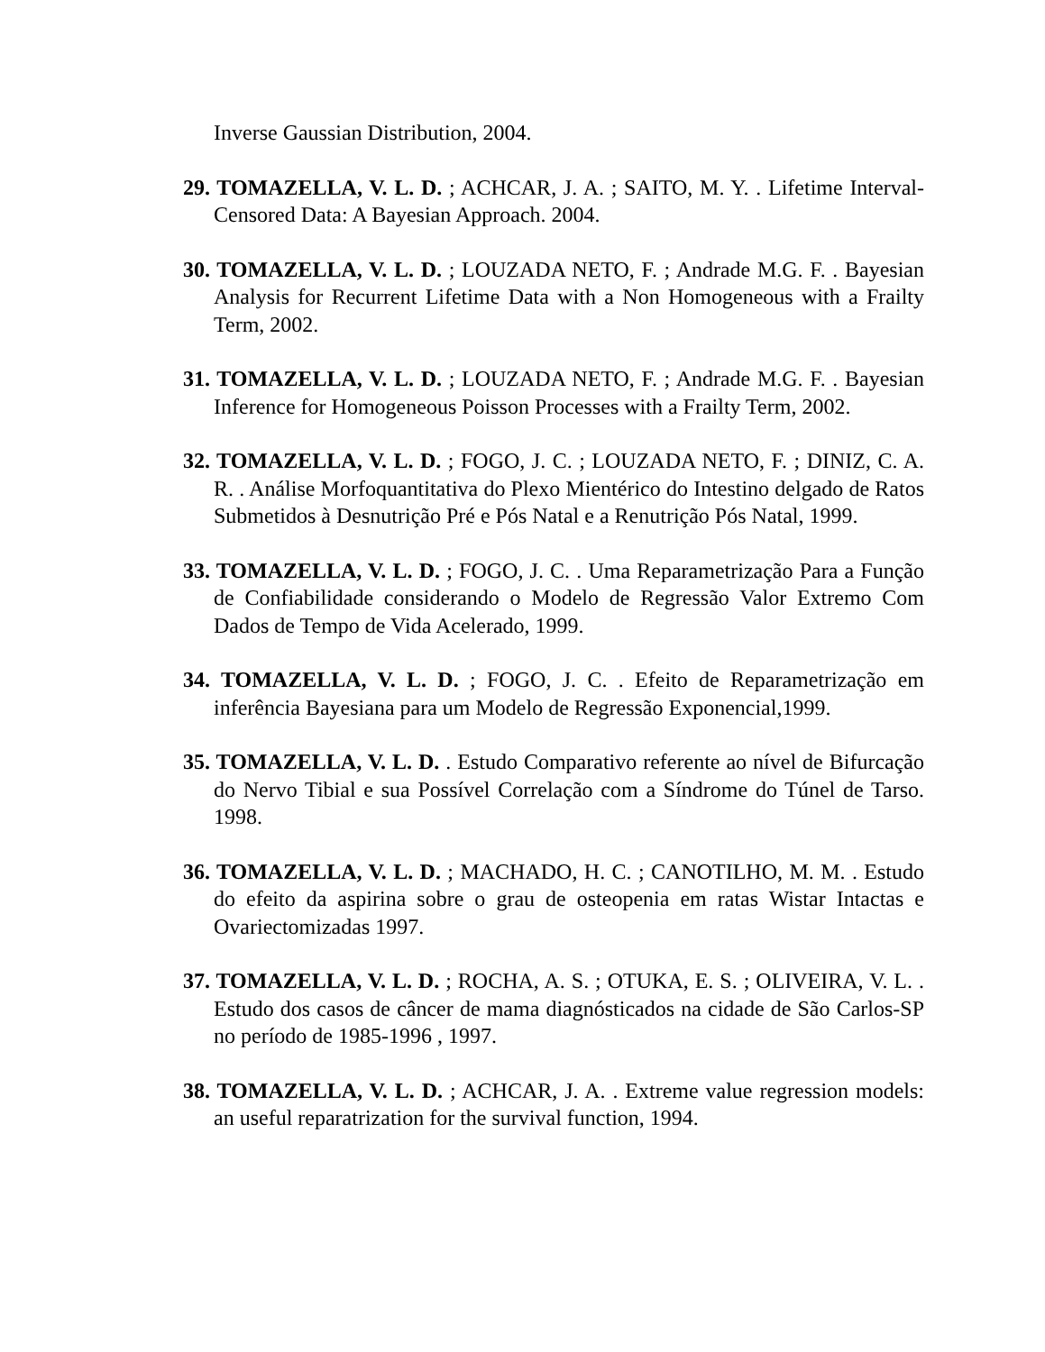Inverse Gaussian Distribution, 2004.
29. TOMAZELLA, V. L. D. ; ACHCAR, J. A. ; SAITO, M. Y. . Lifetime Interval- Censored Data: A Bayesian Approach. 2004.
30. TOMAZELLA, V. L. D. ; LOUZADA NETO, F. ; Andrade M.G. F. . Bayesian Analysis for Recurrent Lifetime Data with a Non Homogeneous with a Frailty Term, 2002.
31. TOMAZELLA, V. L. D. ; LOUZADA NETO, F. ; Andrade M.G. F. . Bayesian Inference for Homogeneous Poisson Processes with a Frailty Term, 2002.
32. TOMAZELLA, V. L. D. ; FOGO, J. C. ; LOUZADA NETO, F. ; DINIZ, C. A. R. . Análise Morfoquantitativa do Plexo Mientérico do Intestino delgado de Ratos Submetidos à Desnutrição Pré e Pós Natal e a Renutrição Pós Natal, 1999.
33. TOMAZELLA, V. L. D. ; FOGO, J. C. . Uma Reparametrização Para a Função de Confiabilidade considerando o Modelo de Regressão Valor Extremo Com Dados de Tempo de Vida Acelerado, 1999.
34. TOMAZELLA, V. L. D. ; FOGO, J. C. . Efeito de Reparametrização em inferência Bayesiana para um Modelo de Regressão Exponencial,1999.
35. TOMAZELLA, V. L. D. . Estudo Comparativo referente ao nível de Bifurcação do Nervo Tibial e sua Possível Correlação com a Síndrome do Túnel de Tarso. 1998.
36. TOMAZELLA, V. L. D. ; MACHADO, H. C. ; CANOTILHO, M. M. . Estudo do efeito da aspirina sobre o grau de osteopenia em ratas Wistar Intactas e Ovariectomizadas 1997.
37. TOMAZELLA, V. L. D. ; ROCHA, A. S. ; OTUKA, E. S. ; OLIVEIRA, V. L. . Estudo dos casos de câncer de mama diagnósticados na cidade de São Carlos-SP no período de 1985-1996 , 1997.
38. TOMAZELLA, V. L. D. ; ACHCAR, J. A. . Extreme value regression models: an useful reparatrization for the survival function, 1994.